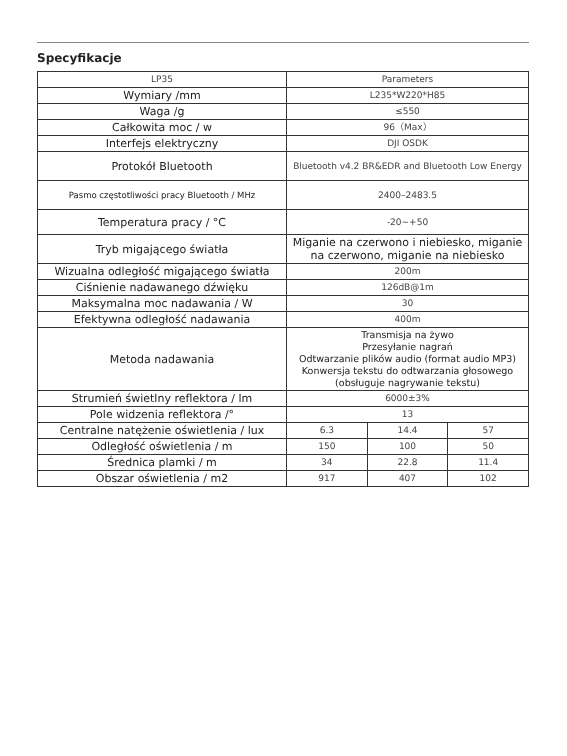Specyfikacje
| LP35 | Parameters | | |
| Wymiary /mm | L235*W220*H85 | | |
| Waga /g | ≤550 | | |
| Całkowita moc / w | 96（Max） | | |
| Interfejs elektryczny | DJI OSDK | | |
| Protokół Bluetooth | Bluetooth v4.2 BR&EDR and Bluetooth Low Energy | | |
| Pasmo częstotliwości pracy Bluetooth / MHz | 2400–2483.5 | | |
| Temperatura pracy / °C | -20~+50 | | |
| Tryb migającego światła | Miganie na czerwono i niebiesko, miganie na czerwono, miganie na niebiesko | | |
| Wizualna odległość migającego światła | 200m | | |
| Ciśnienie nadawanego dźwięku | 126dB@1m | | |
| Maksymalna moc nadawania / W | 30 | | |
| Efektywna odległość nadawania | 400m | | |
| Metoda nadawania | Transmisja na żywo Przesyłanie nagrań Odtwarzanie plików audio (format audio MP3) Konwersja tekstu do odtwarzania głosowego (obsługuje nagrywanie tekstu) | | |
| Strumień świetlny reflektora / lm | 6000±3% | | |
| Pole widzenia reflektora /° | 13 | | |
| Centralne natężenie oświetlenia / lux | 6.3 | 14.4 | 57 |
| Odległość oświetlenia / m | 150 | 100 | 50 |
| Średnica plamki / m | 34 | 22.8 | 11.4 |
| Obszar oświetlenia / m2 | 917 | 407 | 102 |